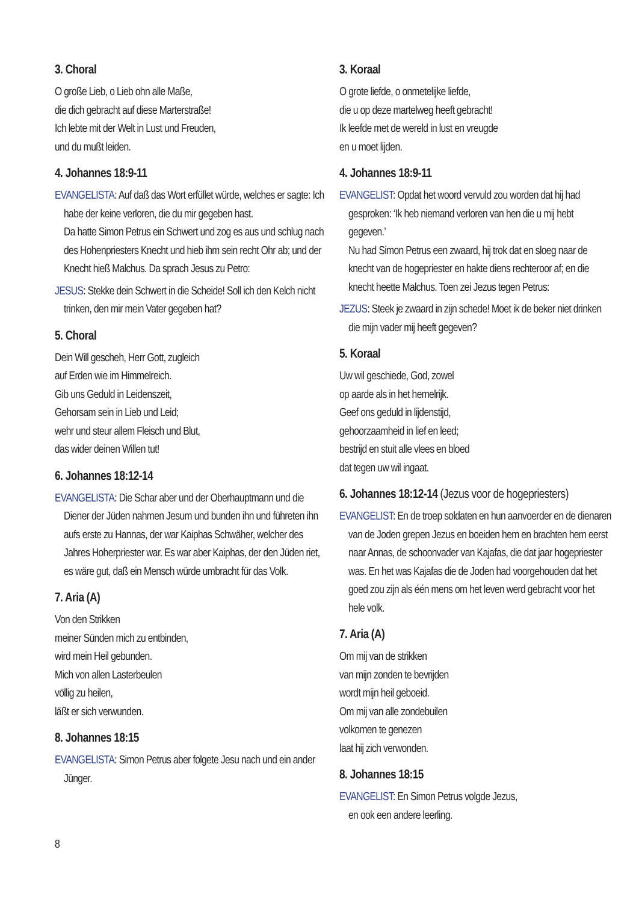3. Choral
O große Lieb, o Lieb ohn alle Maße,
die dich gebracht auf diese Marterstraße!
Ich lebte mit der Welt in Lust und Freuden,
und du mußt leiden.
4. Johannes 18:9-11
EVANGELISTA: Auf daß das Wort erfüllet würde, welches er sagte: Ich habe der keine verloren, die du mir gegeben hast.
Da hatte Simon Petrus ein Schwert und zog es aus und schlug nach des Hohenpriesters Knecht und hieb ihm sein recht Ohr ab; und der Knecht hieß Malchus. Da sprach Jesus zu Petro:
JESUS: Stekke dein Schwert in die Scheide! Soll ich den Kelch nicht trinken, den mir mein Vater gegeben hat?
5. Choral
Dein Will gescheh, Herr Gott, zugleich
auf Erden wie im Himmelreich.
Gib uns Geduld in Leidenszeit,
Gehorsam sein in Lieb und Leid;
wehr und steur allem Fleisch und Blut,
das wider deinen Willen tut!
6. Johannes 18:12-14
EVANGELISTA: Die Schar aber und der Oberhauptmann und die Diener der Jüden nahmen Jesum und bunden ihn und führeten ihn aufs erste zu Hannas, der war Kaiphas Schwäher, welcher des Jahres Hoherpriester war. Es war aber Kaiphas, der den Jüden riet, es wäre gut, daß ein Mensch würde umbracht für das Volk.
7. Aria (A)
Von den Strikken
meiner Sünden mich zu entbinden,
wird mein Heil gebunden.
Mich von allen Lasterbeulen
völlig zu heilen,
läßt er sich verwunden.
8. Johannes 18:15
EVANGELISTA: Simon Petrus aber folgete Jesu nach und ein ander Jünger.
3. Koraal
O grote liefde, o onmetelijke liefde,
die u op deze martelweg heeft gebracht!
Ik leefde met de wereld in lust en vreugde
en u moet lijden.
4. Johannes 18:9-11
EVANGELIST: Opdat het woord vervuld zou worden dat hij had gesproken: ‘Ik heb niemand verloren van hen die u mij hebt gegeven.’
Nu had Simon Petrus een zwaard, hij trok dat en sloeg naar de knecht van de hogepriester en hakte diens rechteroor af; en die knecht heette Malchus. Toen zei Jezus tegen Petrus:
JEZUS: Steek je zwaard in zijn schede! Moet ik de beker niet drinken die mijn vader mij heeft gegeven?
5. Koraal
Uw wil geschiede, God, zowel
op aarde als in het hemelrijk.
Geef ons geduld in lijdenstijd,
gehoorzaamheid in lief en leed;
bestrijd en stuit alle vlees en bloed
dat tegen uw wil ingaat.
6. Johannes 18:12-14 (Jezus voor de hogepriesters)
EVANGELIST: En de troep soldaten en hun aanvoerder en de dienaren van de Joden grepen Jezus en boeiden hem en brachten hem eerst naar Annas, de schoonvader van Kajafas, die dat jaar hogepriester was. En het was Kajafas die de Joden had voorgehouden dat het goed zou zijn als één mens om het leven werd gebracht voor het hele volk.
7. Aria (A)
Om mij van de strikken
van mijn zonden te bevrijden
wordt mijn heil geboeid.
Om mij van alle zondebuilen
volkomen te genezen
laat hij zich verwonden.
8. Johannes 18:15
EVANGELIST: En Simon Petrus volgde Jezus,
en ook een andere leerling.
8